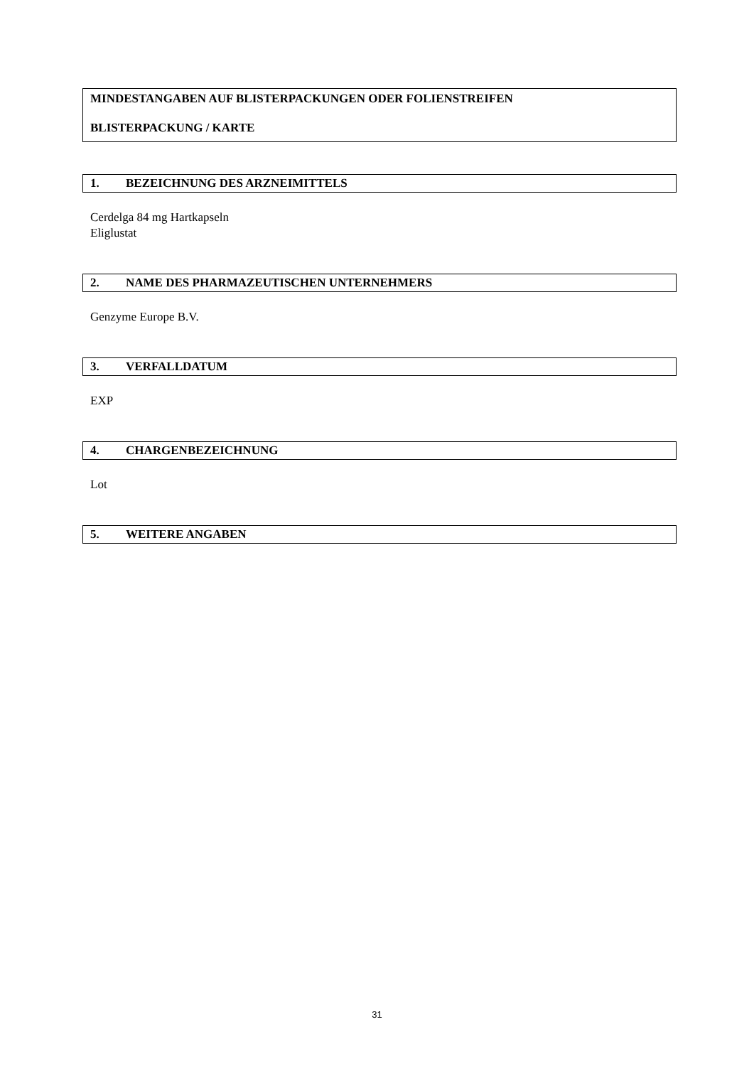MINDESTANGABEN AUF BLISTERPACKUNGEN ODER FOLIENSTREIFEN
BLISTERPACKUNG / KARTE
1. BEZEICHNUNG DES ARZNEIMITTELS
Cerdelga 84 mg Hartkapseln
Eliglustat
2. NAME DES PHARMAZEUTISCHEN UNTERNEHMERS
Genzyme Europe B.V.
3. VERFALLDATUM
EXP
4. CHARGENBEZEICHNUNG
Lot
5. WEITERE ANGABEN
31